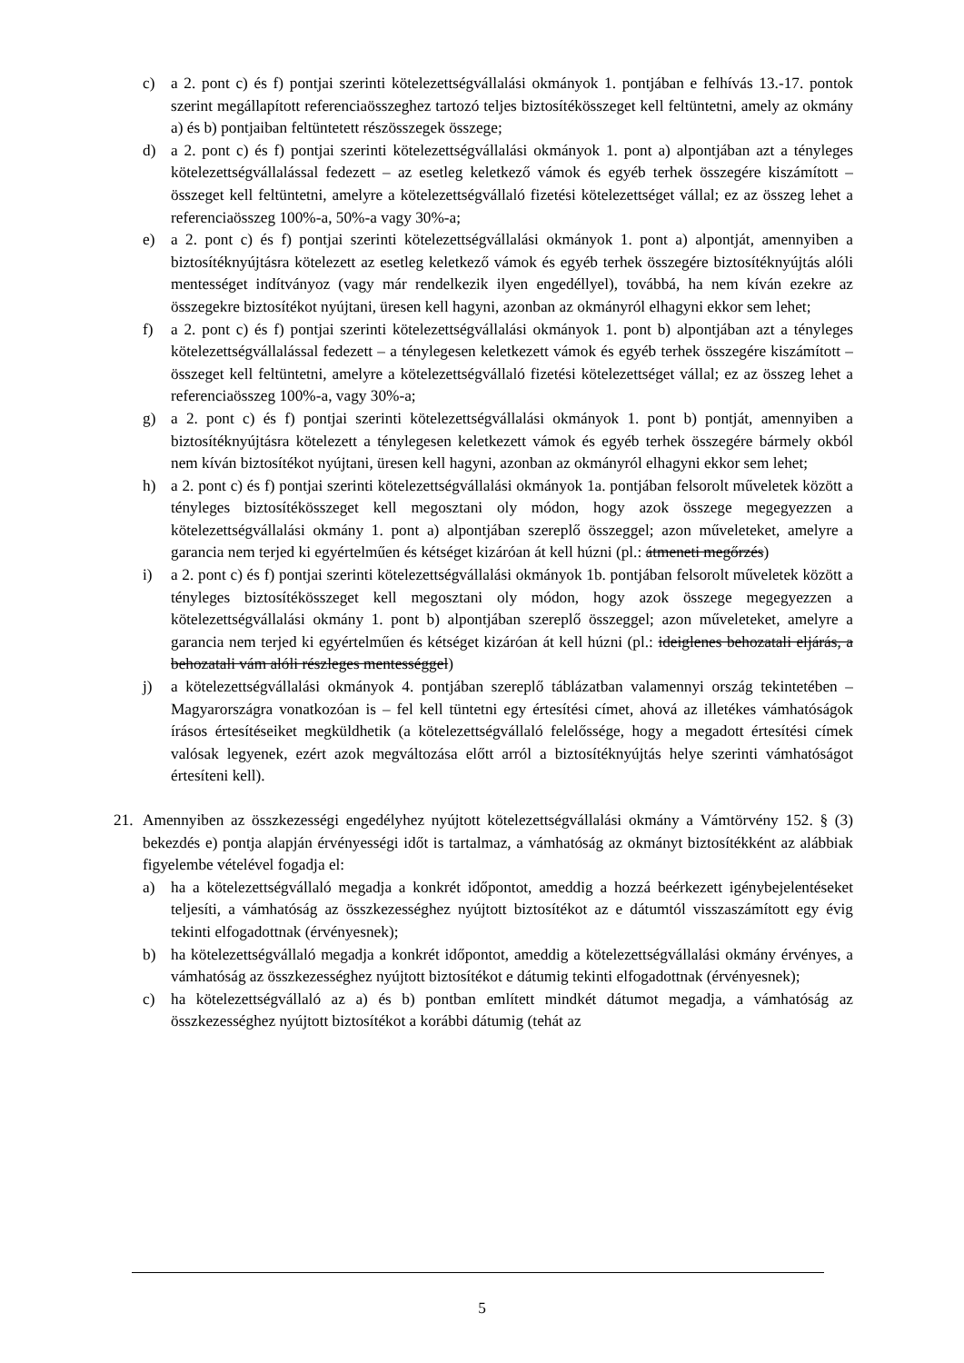c) a 2. pont c) és f) pontjai szerinti kötelezettségvállalási okmányok 1. pontjában e felhívás 13.-17. pontok szerint megállapított referenciaösszeghez tartozó teljes biztosítékösszeget kell feltüntetni, amely az okmány a) és b) pontjaiban feltüntetett részösszegek összege;
d) a 2. pont c) és f) pontjai szerinti kötelezettségvállalási okmányok 1. pont a) alpontjában azt a tényleges kötelezettségvállalással fedezett – az esetleg keletkező vámok és egyéb terhek összegére kiszámított – összeget kell feltüntetni, amelyre a kötelezettségvállaló fizetési kötelezettséget vállal; ez az összeg lehet a referenciaösszeg 100%-a, 50%-a vagy 30%-a;
e) a 2. pont c) és f) pontjai szerinti kötelezettségvállalási okmányok 1. pont a) alpontját, amennyiben a biztosítéknyújtásra kötelezett az esetleg keletkező vámok és egyéb terhek összegére biztosítéknyújtás alóli mentességet indítványoz (vagy már rendelkezik ilyen engedéllyel), továbbá, ha nem kíván ezekre az összegekre biztosítékot nyújtani, üresen kell hagyni, azonban az okmányról elhagyni ekkor sem lehet;
f) a 2. pont c) és f) pontjai szerinti kötelezettségvállalási okmányok 1. pont b) alpontjában azt a tényleges kötelezettségvállalással fedezett – a ténylegesen keletkezett vámok és egyéb terhek összegére kiszámított – összeget kell feltüntetni, amelyre a kötelezettségvállaló fizetési kötelezettséget vállal; ez az összeg lehet a referenciaösszeg 100%-a, vagy 30%-a;
g) a 2. pont c) és f) pontjai szerinti kötelezettségvállalási okmányok 1. pont b) pontját, amennyiben a biztosítéknyújtásra kötelezett a ténylegesen keletkezett vámok és egyéb terhek összegére bármely okból nem kíván biztosítékot nyújtani, üresen kell hagyni, azonban az okmányról elhagyni ekkor sem lehet;
h) a 2. pont c) és f) pontjai szerinti kötelezettségvállalási okmányok 1a. pontjában felsorolt műveletek között a tényleges biztosítékösszeget kell megosztani oly módon, hogy azok összege megegyezzen a kötelezettségvállalási okmány 1. pont a) alpontjában szereplő összeggel; azon műveleteket, amelyre a garancia nem terjed ki egyértelműen és kétséget kizáróan át kell húzni (pl.: átmeneti megőrzés)
i) a 2. pont c) és f) pontjai szerinti kötelezettségvállalási okmányok 1b. pontjában felsorolt műveletek között a tényleges biztosítékösszeget kell megosztani oly módon, hogy azok összege megegyezzen a kötelezettségvállalási okmány 1. pont b) alpontjában szereplő összeggel; azon műveleteket, amelyre a garancia nem terjed ki egyértelműen és kétséget kizáróan át kell húzni (pl.: ideiglenes behozatali eljárás, a behozatali vám alóli részleges mentességgel)
j) a kötelezettségvállalási okmányok 4. pontjában szereplő táblázatban valamennyi ország tekintetében – Magyarországra vonatkozóan is – fel kell tüntetni egy értesítési címet, ahová az illetékes vámhatóságok írásos értesítéseiket megküldhetik (a kötelezettségvállaló felelőssége, hogy a megadott értesítési címek valósak legyenek, ezért azok megváltozása előtt arról a biztosítéknyújtás helye szerinti vámhatóságot értesíteni kell).
21. Amennyiben az összkezességi engedélyhez nyújtott kötelezettségvállalási okmány a Vámtörvény 152. § (3) bekezdés e) pontja alapján érvényességi időt is tartalmaz, a vámhatóság az okmányt biztosítékként az alábbiak figyelembe vételével fogadja el:
a) ha a kötelezettségvállaló megadja a konkrét időpontot, ameddig a hozzá beérkezett igénybejelentéseket teljesíti, a vámhatóság az összkezességhez nyújtott biztosítékot az e dátumtól visszaszámított egy évig tekinti elfogadottnak (érvényesnek);
b) ha kötelezettségvállaló megadja a konkrét időpontot, ameddig a kötelezettségvállalási okmány érvényes, a vámhatóság az összkezességhez nyújtott biztosítékot e dátumig tekinti elfogadottnak (érvényesnek);
c) ha kötelezettségvállaló az a) és b) pontban említett mindkét dátumot megadja, a vámhatóság az összkezességhez nyújtott biztosítékot a korábbi dátumig (tehát az
5